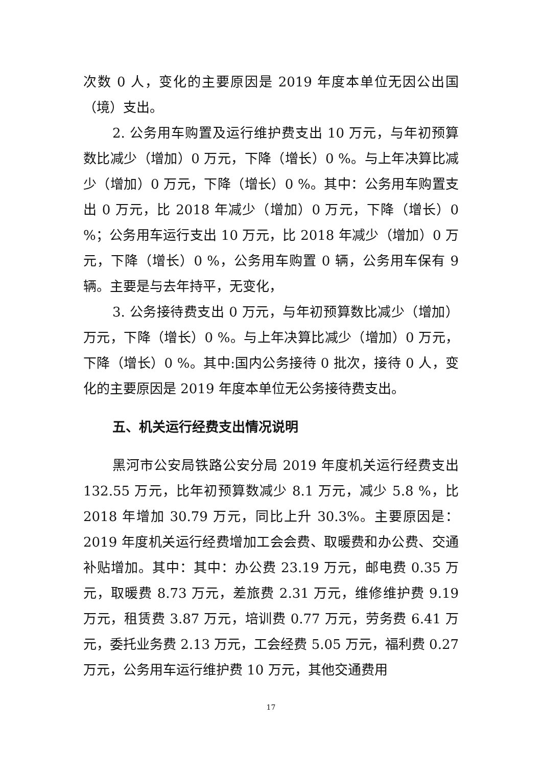次数 0 人，变化的主要原因是 2019 年度本单位无因公出国（境）支出。
2. 公务用车购置及运行维护费支出 10 万元，与年初预算数比减少（增加）0 万元，下降（增长）0 %。与上年决算比减少（增加）0 万元，下降（增长）0 %。其中：公务用车购置支出 0 万元，比 2018 年减少（增加）0 万元，下降（增长）0 %；公务用车运行支出 10 万元，比 2018 年减少（增加）0 万元，下降（增长）0 %，公务用车购置 0 辆，公务用车保有 9 辆。主要是与去年持平，无变化，
3. 公务接待费支出 0 万元，与年初预算数比减少（增加）万元，下降（增长）0 %。与上年决算比减少（增加）0 万元，下降（增长）0 %。其中:国内公务接待 0 批次，接待 0 人，变化的主要原因是 2019 年度本单位无公务接待费支出。
五、机关运行经费支出情况说明
黑河市公安局铁路公安分局 2019 年度机关运行经费支出 132.55 万元，比年初预算数减少 8.1 万元，减少 5.8 %，比 2018 年增加 30.79 万元，同比上升 30.3%。主要原因是：2019 年度机关运行经费增加工会会费、取暖费和办公费、交通补贴增加。其中：其中：办公费 23.19 万元，邮电费 0.35 万元，取暖费 8.73 万元，差旅费 2.31 万元，维修维护费 9.19 万元，租赁费 3.87 万元，培训费 0.77 万元，劳务费 6.41 万元，委托业务费 2.13 万元，工会经费 5.05 万元，福利费 0.27 万元，公务用车运行维护费 10 万元，其他交通费用
17